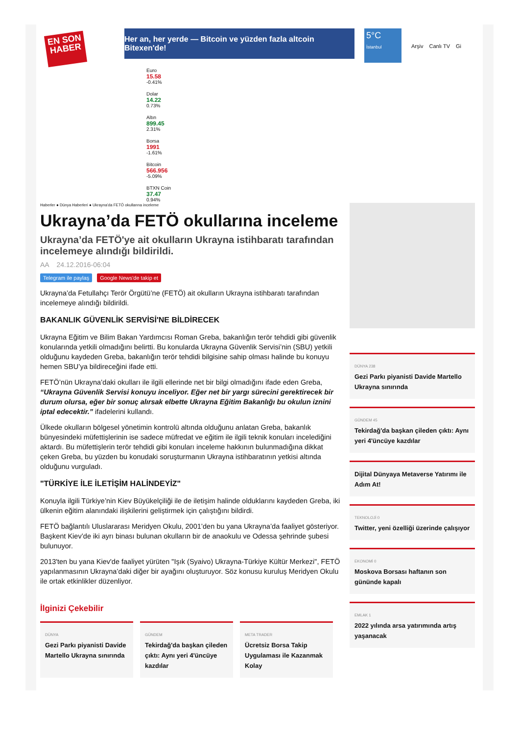EN SON HABER
Her an, her yerde — Bitcoin ve yüzden fazla altcoin Bitexen'de!
5°C
İstanbul
Arşiv Canlı TV Gi
Euro
15.58
-0.41%
Dolar
14.22
0.73%
Altın
899.45
2.31%
Borsa
1991
-1.61%
Bitcoin
566.956
-5.09%
BTXN Coin
37.47
0.94%
Haberler ● Dünya Haberleri ● Ukrayna’da FETÖ okullarına inceleme
Ukrayna’da FETÖ okullarına inceleme
Ukrayna’da FETÖ'ye ait okulların Ukrayna istihbaratı tarafından incelemeye alındığı bildirildi.
AA 24.12.2016-06:04
Telegram ile paylaş Google News'de takip et
Ukrayna’da Fetullahçı Terör Örgütü’ne (FETÖ) ait okulların Ukrayna istihbaratı tarafından incelemeye alındığı bildirildi.
BAKANLIK GÜVENLİK SERVİSİ'NE BİLDİRECEK
Ukrayna Eğitim ve Bilim Bakan Yardımcısı Roman Greba, bakanlığın terör tehdidi gibi güvenlik konularında yetkili olmadığını belirtti. Bu konularda Ukrayna Güvenlik Servisi’nin (SBU) yetkili olduğunu kaydeden Greba, bakanlığın terör tehdidi bilgisine sahip olması halinde bu konuyu hemen SBU’ya bildireceğini ifade etti.
FETÖ’nün Ukrayna’daki okulları ile ilgili ellerinde net bir bilgi olmadığını ifade eden Greba, “Ukrayna Güvenlik Servisi konuyu inceliyor. Eğer net bir yargı sürecini gerektirecek bir durum olursa, eğer bir sonuç alırsak elbette Ukrayna Eğitim Bakanlığı bu okulun iznini iptal edecektir.” ifadelerini kullandı.
Ülkede okulların bölgesel yönetimin kontrolü altında olduğunu anlatan Greba, bakanlık bünyesindeki müfettişlerinin ise sadece müfredat ve eğitim ile ilgili teknik konuları incelediğini aktardı. Bu müfettişlerin terör tehdidi gibi konuları inceleme hakkının bulunmadığına dikkat çeken Greba, bu yüzden bu konudaki soruşturmanın Ukrayna istihbaratının yetkisi altında olduğunu vurguladı.
"TÜRKİYE İLE İLETİŞİM HALİNDEYİZ"
Konuyla ilgili Türkiye’nin Kiev Büyükelçiliği ile de iletişim halinde olduklarını kaydeden Greba, iki ülkenin eğitim alanındaki ilişkilerini geliştirmek için çalıştığını bildirdi.
FETÖ bağlantılı Uluslararası Meridyen Okulu, 2001’den bu yana Ukrayna’da faaliyet gösteriyor. Başkent Kiev’de iki ayrı binası bulunan okulların bir de anaokulu ve Odessa şehrinde şubesi bulunuyor.
2013'ten bu yana Kiev'de faaliyet yürüten "Işık (Syaivo) Ukrayna-Türkiye Kültür Merkezi", FETÖ yapılanmasının Ukrayna’daki diğer bir ayağını oluşturuyor. Söz konusu kuruluş Meridyen Okulu ile ortak etkinlikler düzenliyor.
İlginizi Çekebilir
DÜNYA
Gezi Parkı piyanisti Davide Martello Ukrayna sınırında
GÜNDEM
Tekirdağ'da başkan çileden çıktı: Aynı yeri 4'üncüye kazdılar
META TRADER
Ücretsiz Borsa Takip Uygulaması ile Kazanmak Kolay
DÜNYA 238
Gezi Parkı piyanisti Davide Martello Ukrayna sınırında
GÜNDEM 45
Tekirdağ'da başkan çileden çıktı: Aynı yeri 4'üncüye kazdılar
Dijital Dünyaya Metaverse Yatırımı ile Adım At!
TEKNOLOJİ 0
Twitter, yeni özelliği üzerinde çalışıyor
EKONOMİ 0
Moskova Borsası haftanın son gününde kapalı
EMLAK 1
2022 yılında arsa yatırımında artış yaşanacak